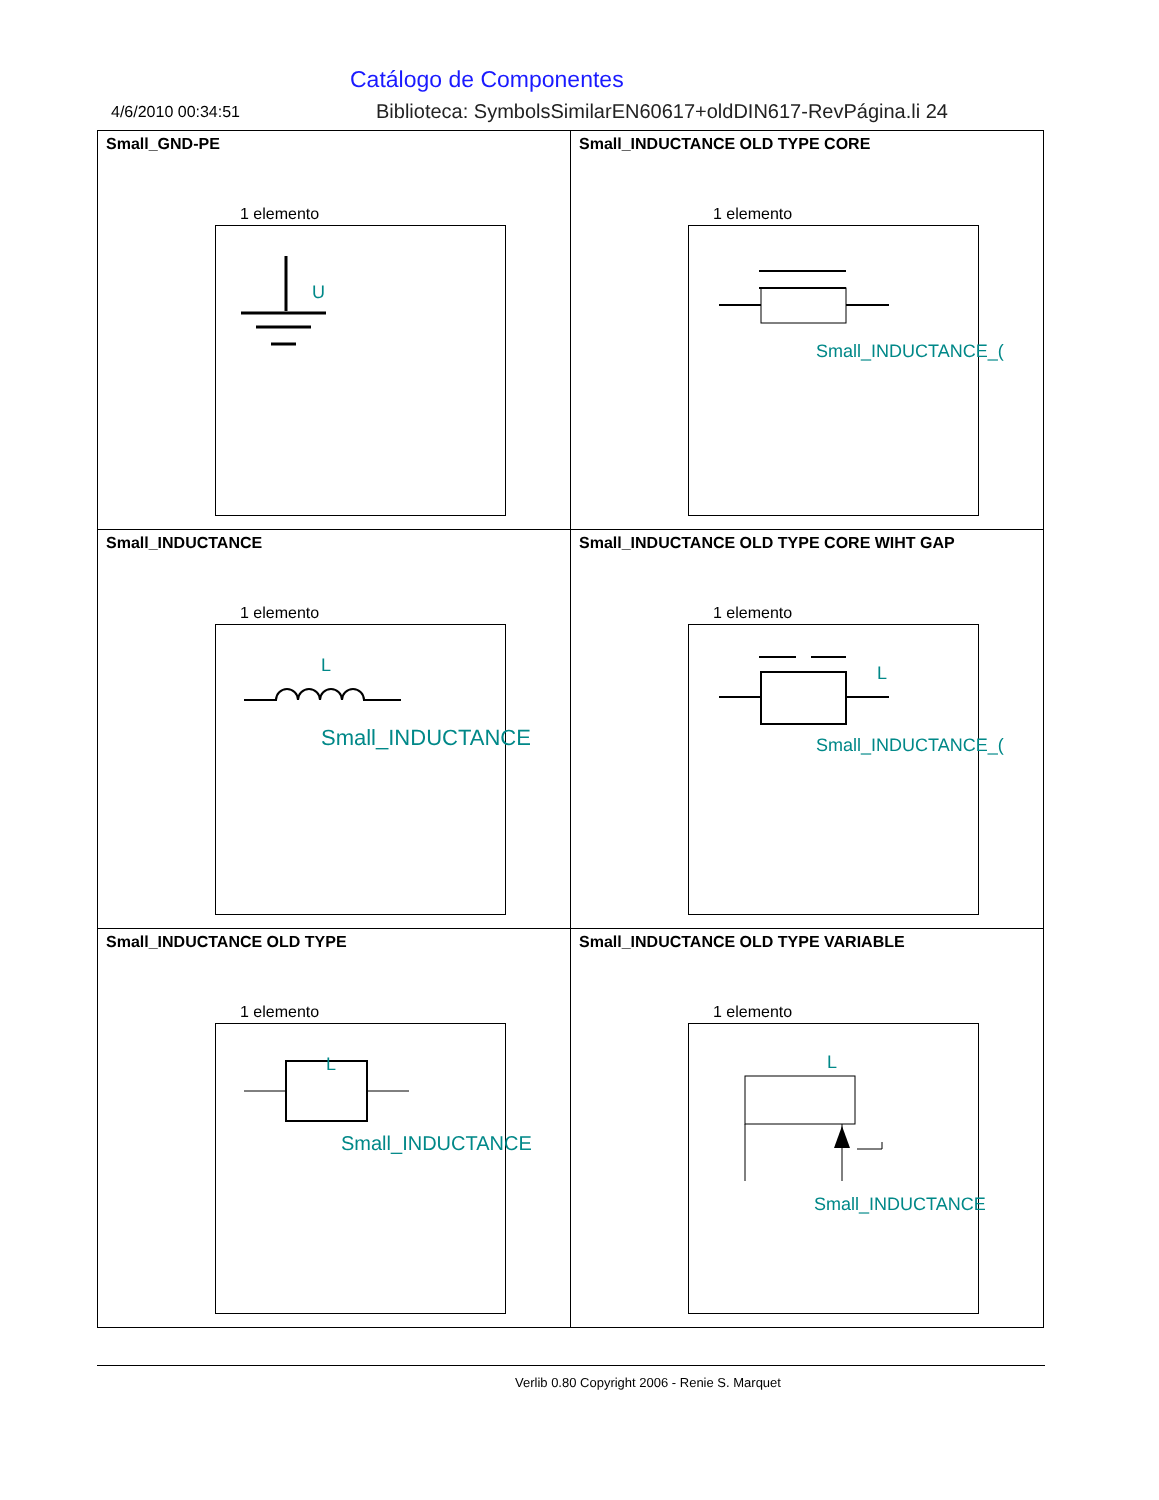Catálogo de Componentes
4/6/2010 00:34:51
Biblioteca: SymbolsSimilarEN60617+oldDIN617-RevPágina.li 24
| Small_GND-PE 1 elemento U | Small_INDUCTANCE OLD TYPE CORE 1 elemento Small_INDUCTANCE_( |
| Small_INDUCTANCE 1 elemento L Small_INDUCTANCE | Small_INDUCTANCE OLD TYPE CORE WIHT GAP 1 elemento L Small_INDUCTANCE_( |
| Small_INDUCTANCE OLD TYPE 1 elemento L Small_INDUCTANCE | Small_INDUCTANCE OLD TYPE VARIABLE 1 elemento L Small_INDUCTANCE |
Verlib 0.80 Copyright 2006 - Renie S. Marquet